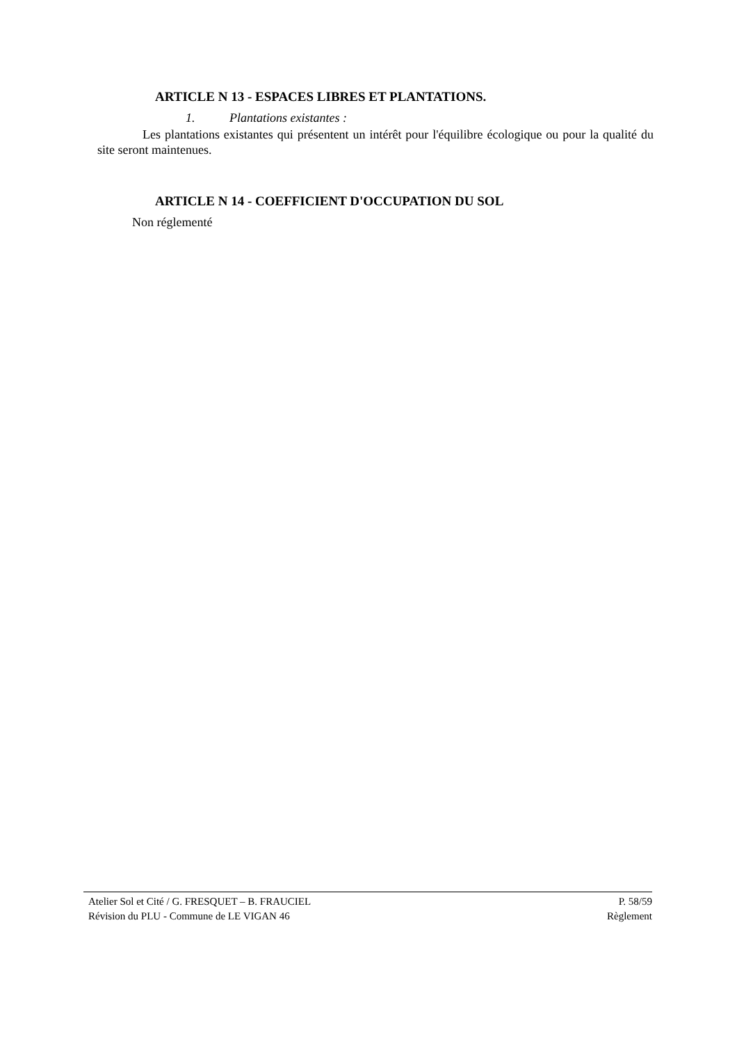ARTICLE N 13 - ESPACES LIBRES ET PLANTATIONS.
1. Plantations existantes :
Les plantations existantes qui présentent un intérêt pour l'équilibre écologique ou pour la qualité du site seront maintenues.
ARTICLE N 14 - COEFFICIENT D'OCCUPATION DU SOL
Non réglementé
Atelier Sol et Cité / G. FRESQUET – B. FRAUCIEL P. 58/59
Révision du PLU - Commune de LE VIGAN 46 Règlement